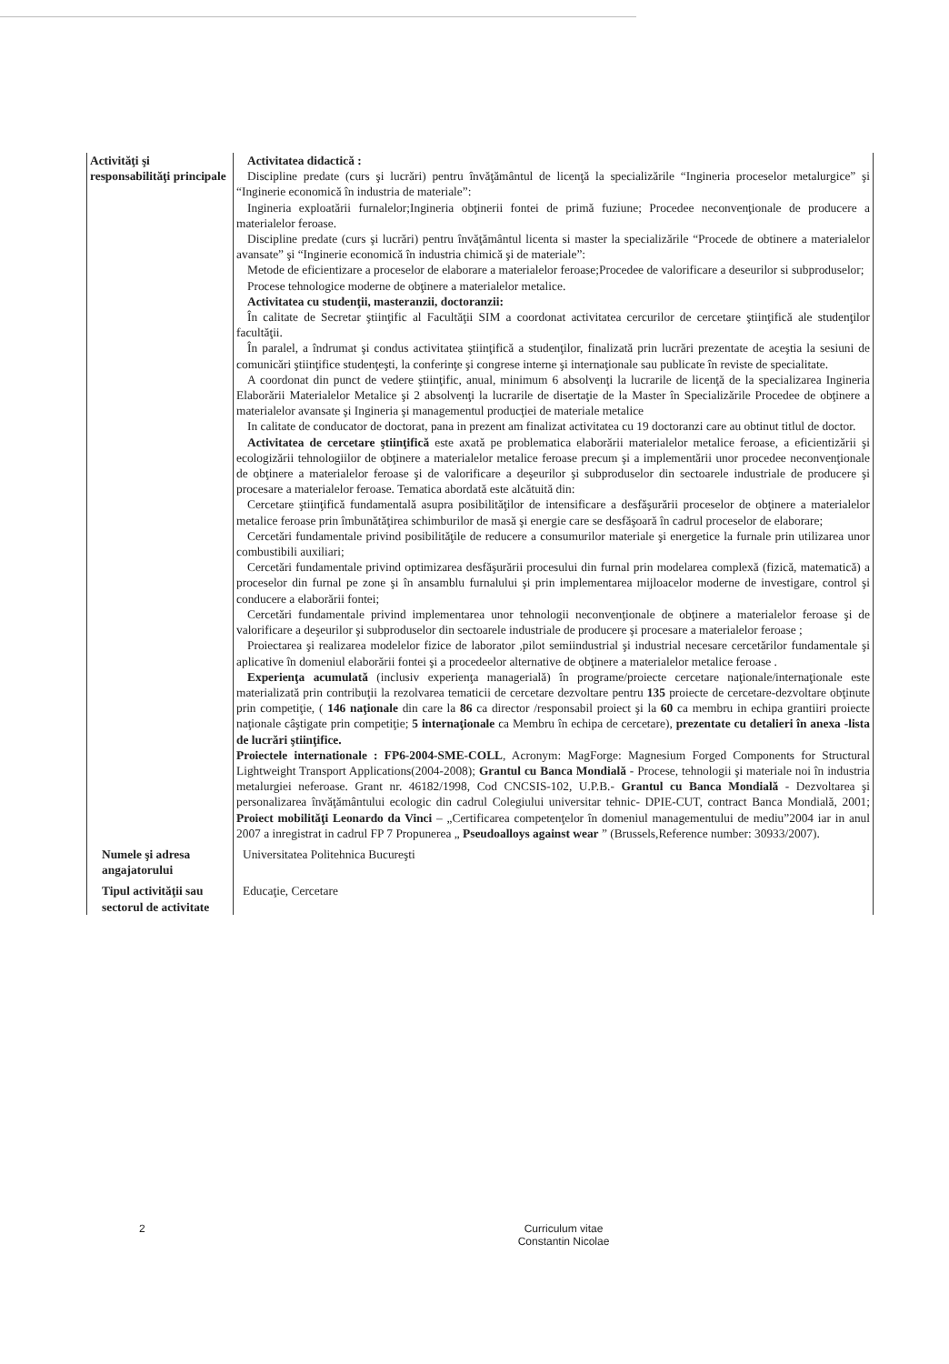| Activităţi şi responsabilităţi principale | Activitatea didactică : Discipline predate (curs şi lucrări) pentru învăţământul de licenţă la specializările “Ingineria proceselor metalurgice” şi “Inginerie economică în industria de materiale”: Ingineria exploatării furnalelor;Ingineria obţinerii fontei de primă fuziune; Procedee neconvenţionale de producere a materialelor feroase. Discipline predate (curs şi lucrări) pentru învăţământul licenta si master la specializările “Procede de obtinere a materialelor avansate” şi “Inginerie economică în industria chimică şi de materiale”: Metode de eficientizare a proceselor de elaborare a materialelor feroase;Procedee de valorificare a deseurilor si subproduselor; Procese tehnologice moderne de obţinere a materialelor metalice. Activitatea cu studenţii, masteranzii, doctoranzii: În calitate de Secretar ştiinţific al Facultăţii SIM a coordonat activitatea cercurilor de cercetare ştiinţifică ale studenţilor facultăţii. În paralel, a îndrumat şi condus activitatea ştiinţifică a studenţilor, finalizată prin lucrări prezentate de aceştia la sesiuni de comunicări ştiinţifice studenţeşti, la conferinţe şi congrese interne şi internaţionale sau publicate în reviste de specialitate. A coordonat din punct de vedere ştiinţific, anual, minimum 6 absolvenţi la lucrarile de licenţă de la specializarea Ingineria Elaborării Materialelor Metalice şi 2 absolvenţi la lucrarile de disertaţie de la Master în Specializările Procedee de obţinere a materialelor avansate şi Ingineria şi managementul producţiei de materiale metalice In calitate de conducator de doctorat, pana in prezent am finalizat activitatea cu 19 doctoranzi care au obtinut titlul de doctor. Activitatea de cercetare ştiinţifică este axată pe problematica elaborării materialelor metalice feroase, a eficientizării şi ecologizării tehnologiilor de obţinere a materialelor metalice feroase precum şi a implementării unor procedee neconvenţionale de obţinere a materialelor feroase şi de valorificare a deşeurilor şi subproduselor din sectoarele industriale de producere şi procesare a materialelor feroase. Tematica abordată este alcătuită din: Cercetare ştiinţifică fundamentală asupra posibilităţilor de intensificare a desfăşurării proceselor de obţinere a materialelor metalice feroase prin îmbunătăţirea schimburilor de masă şi energie care se desfăşoară în cadrul proceselor de elaborare; Cercetări fundamentale privind posibilităţile de reducere a consumurilor materiale şi energetice la furnale prin utilizarea unor combustibili auxiliari; Cercetări fundamentale privind optimizarea desfăşurării procesului din furnal prin modelarea complexă (fizică, matematică) a proceselor din furnal pe zone şi în ansamblu furnalului şi prin implementarea mijloacelor moderne de investigare, control şi conducere a elaborării fontei; Cercetări fundamentale privind implementarea unor tehnologii neconvenţionale de obţinere a materialelor feroase şi de valorificare a deşeurilor şi subproduselor din sectoarele industriale de producere şi procesare a materialelor feroase ; Proiectarea şi realizarea modelelor fizice de laborator ,pilot semiindustrial şi industrial necesare cercetărilor fundamentale şi aplicative în domeniul elaborării fontei şi a procedeelor alternative de obţinere a materialelor metalice feroase . Experienţa acumulată (inclusiv experienţa managerială) în programe/proiecte cercetare naţionale/internaţionale este materializată prin contribuţii la rezolvarea tematicii de cercetare dezvoltare pentru 135 proiecte de cercetare-dezvoltare obţinute prin competiţie, ( 146 naţionale din care la 86 ca director /responsabil proiect şi la 60 ca membru in echipa grantiiri proiecte naţionale câştigate prin competiţie; 5 internaţionale ca Membru în echipa de cercetare), prezentate cu detalieri în anexa -lista de lucrări ştiinţifice. Proiectele internationale : FP6-2004-SME-COLL , Acronym: MagForge: Magnesium Forged Components for Structural Lightweight Transport Applications(2004-2008); Grantul cu Banca Mondială - Procese, tehnologii şi materiale noi în industria metalurgiei neferoase. Grant nr. 46182/1998, Cod CNCSIS-102, U.P.B.- Grantul cu Banca Mondială - Dezvoltarea şi personalizarea învăţământului ecologic din cadrul Colegiului universitar tehnic- DPIE-CUT, contract Banca Mondială, 2001; Proiect mobilităţi Leonardo da Vinci – „Certificarea competenţelor în domeniul managementului de mediu”2004 iar in anul 2007 a inregistrat in cadrul FP 7 Propunerea „ Pseudoalloys against wear ” (Brussels,Reference number: 30933/2007). |
| Numele şi adresa angajatorului | Universitatea Politehnica Bucureşti |
| Tipul activităţii sau sectorul de activitate | Educaţie, Cercetare |
2
Curriculum vitae
Constantin Nicolae